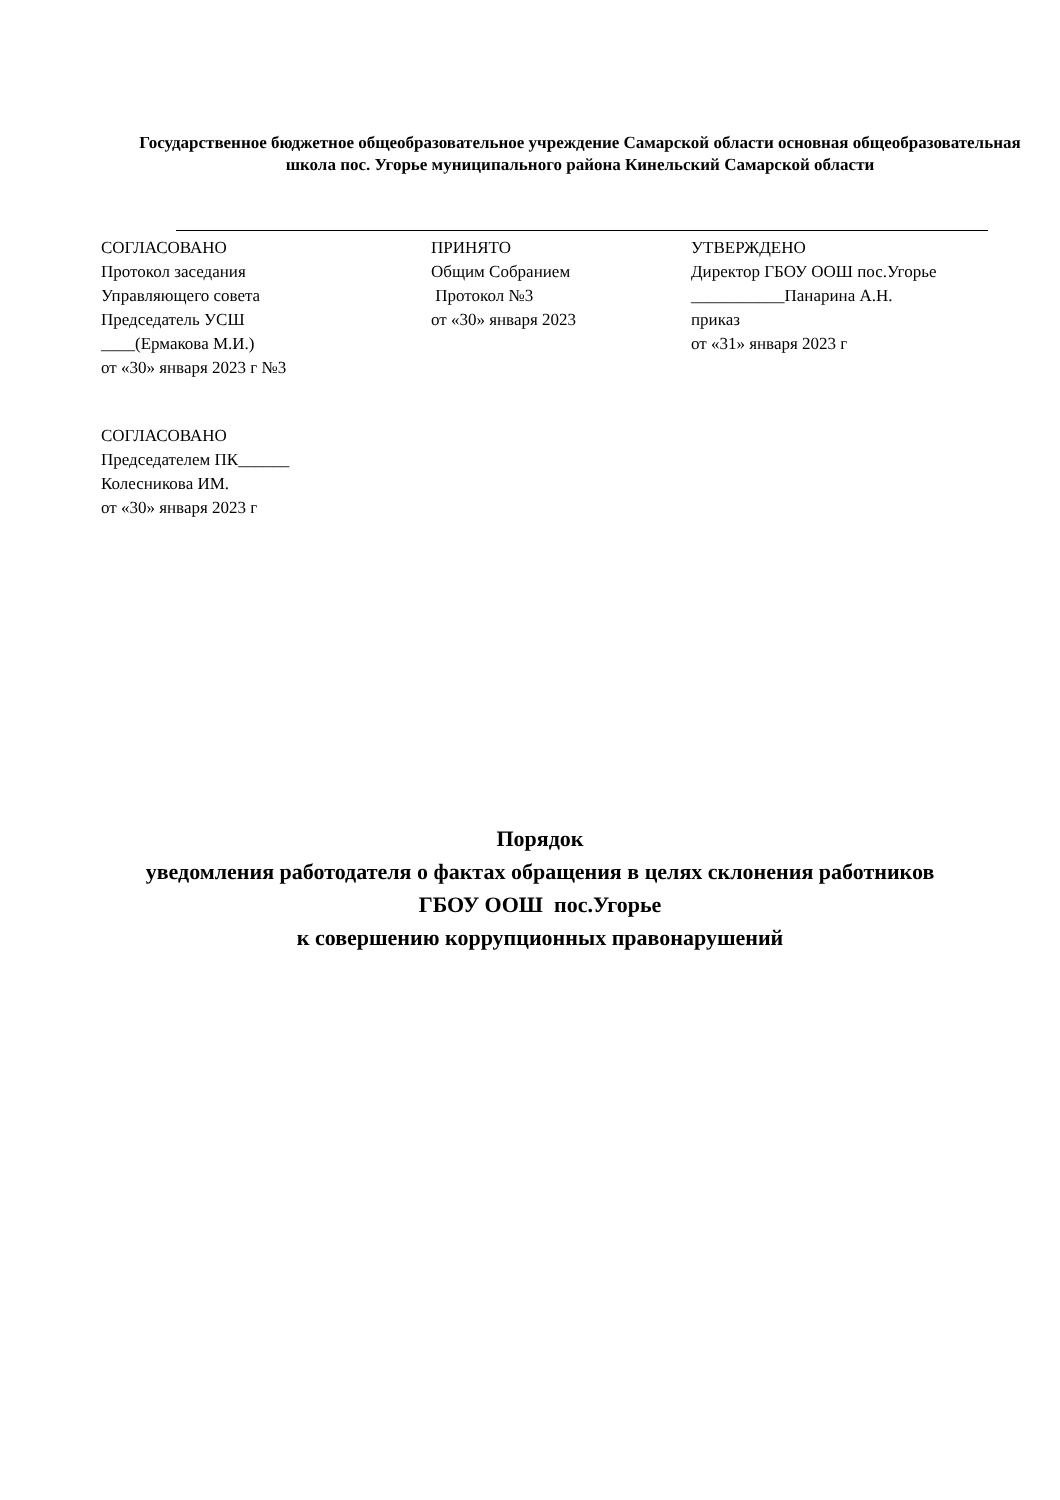Государственное бюджетное общеобразовательное учреждение Самарской области основная общеобразовательная школа пос. Угорье муниципального района Кинельский Самарской области
СОГЛАСОВАНО
Протокол заседания
Управляющего совета
Председатель УСШ
____(Ермакова М.И.)
от «30» января 2023 г №3
ПРИНЯТО
Общим Собранием
Протокол №3
от «30» января 2023
УТВЕРЖДЕНО
Директор ГБОУ ООШ пос.Угорье
___________Панарина А.Н.
приказ
от «31» января 2023 г
СОГЛАСОВАНО
Председателем ПК______
Колесникова ИМ.
от «30» января 2023 г
Порядок
уведомления работодателя о фактах обращения в целях склонения работников
ГБОУ ООШ пос.Угорье
к совершению коррупционных правонарушений